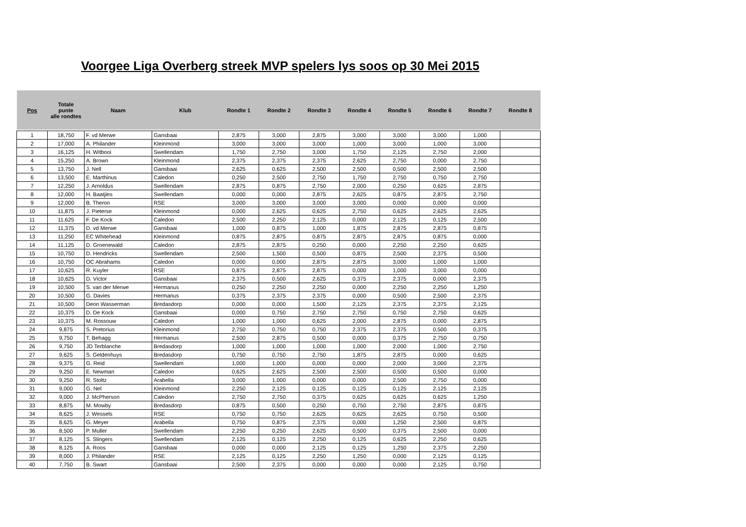Voorgee Liga Overberg streek MVP spelers lys soos op 30 Mei 2015
| Pos | Totale punte alle rondtes | Naam | Klub | Rondte 1 | Rondte 2 | Rondte 3 | Rondte 4 | Rondte 5 | Rondte 6 | Rondte 7 | Rondte 8 |
| --- | --- | --- | --- | --- | --- | --- | --- | --- | --- | --- | --- |
| 1 | 18,750 | F. vd Merwe | Gansbaai | 2,875 | 3,000 | 2,875 | 3,000 | 3,000 | 3,000 | 1,000 | |
| 2 | 17,000 | A. Philander | Kleinmond | 3,000 | 3,000 | 3,000 | 1,000 | 3,000 | 1,000 | 3,000 | |
| 3 | 16,125 | H. Witbooi | Swellendam | 1,750 | 2,750 | 3,000 | 1,750 | 2,125 | 2,750 | 2,000 | |
| 4 | 15,250 | A. Brown | Kleinmond | 2,375 | 2,375 | 2,375 | 2,625 | 2,750 | 0,000 | 2,750 | |
| 5 | 13,750 | J. Nell | Gansbaai | 2,625 | 0,625 | 2,500 | 2,500 | 0,500 | 2,500 | 2,500 | |
| 6 | 13,500 | E. Marthinus | Caledon | 0,250 | 2,500 | 2,750 | 1,750 | 2,750 | 0,750 | 2,750 | |
| 7 | 12,250 | J. Arnoldus | Swellendam | 2,875 | 0,875 | 2,750 | 2,000 | 0,250 | 0,625 | 2,875 | |
| 8 | 12,000 | H. Baatjies | Swellendam | 0,000 | 0,000 | 2,875 | 2,625 | 0,875 | 2,875 | 2,750 | |
| 9 | 12,000 | B. Theron | RSE | 3,000 | 3,000 | 3,000 | 3,000 | 0,000 | 0,000 | 0,000 | |
| 10 | 11,875 | J. Pieterse | Kleinmond | 0,000 | 2,625 | 0,625 | 2,750 | 0,625 | 2,625 | 2,625 | |
| 11 | 11,625 | F. De Kock | Caledon | 2,500 | 2,250 | 2,125 | 0,000 | 2,125 | 0,125 | 2,500 | |
| 12 | 11,375 | D. vd Merwe | Gansbaai | 1,000 | 0,875 | 1,000 | 1,875 | 2,875 | 2,875 | 0,875 | |
| 13 | 11,250 | EC Whitehead | Kleinmond | 0,875 | 2,875 | 0,875 | 2,875 | 2,875 | 0,875 | 0,000 | |
| 14 | 11,125 | D. Groenewald | Caledon | 2,875 | 2,875 | 0,250 | 0,000 | 2,250 | 2,250 | 0,625 | |
| 15 | 10,750 | D. Hendricks | Swellendam | 2,500 | 1,500 | 0,500 | 0,875 | 2,500 | 2,375 | 0,500 | |
| 16 | 10,750 | OC Abrahams | Caledon | 0,000 | 0,000 | 2,875 | 2,875 | 3,000 | 1,000 | 1,000 | |
| 17 | 10,625 | R. Kuyler | RSE | 0,875 | 2,875 | 2,875 | 0,000 | 1,000 | 3,000 | 0,000 | |
| 18 | 10,625 | D. Victor | Gansbaai | 2,375 | 0,500 | 2,625 | 0,375 | 2,375 | 0,000 | 2,375 | |
| 19 | 10,500 | S. van der Merwe | Hermanus | 0,250 | 2,250 | 2,250 | 0,000 | 2,250 | 2,250 | 1,250 | |
| 20 | 10,500 | G. Davies | Hermanus | 0,375 | 2,375 | 2,375 | 0,000 | 0,500 | 2,500 | 2,375 | |
| 21 | 10,500 | Deon Wasserman | Bredasdorp | 0,000 | 0,000 | 1,500 | 2,125 | 2,375 | 2,375 | 2,125 | |
| 22 | 10,375 | D. De Kock | Gansbaai | 0,000 | 0,750 | 2,750 | 2,750 | 0,750 | 2,750 | 0,625 | |
| 23 | 10,375 | M. Rossouw | Caledon | 1,000 | 1,000 | 0,625 | 2,000 | 2,875 | 0,000 | 2,875 | |
| 24 | 9,875 | S. Pretorius | Kleinmond | 2,750 | 0,750 | 0,750 | 2,375 | 2,375 | 0,500 | 0,375 | |
| 25 | 9,750 | T. Behagg | Hermanus | 2,500 | 2,875 | 0,500 | 0,000 | 0,375 | 2,750 | 0,750 | |
| 26 | 9,750 | JD Terblanche | Bredasdorp | 1,000 | 1,000 | 1,000 | 1,000 | 2,000 | 1,000 | 2,750 | |
| 27 | 9,625 | S. Geldenhuys | Bredasdorp | 0,750 | 0,750 | 2,750 | 1,875 | 2,875 | 0,000 | 0,625 | |
| 28 | 9,375 | G. Reid | Swellendam | 1,000 | 1,000 | 0,000 | 0,000 | 2,000 | 3,000 | 2,375 | |
| 29 | 9,250 | E. Newman | Caledon | 0,625 | 2,625 | 2,500 | 2,500 | 0,500 | 0,500 | 0,000 | |
| 30 | 9,250 | R. Stoltz | Arabella | 3,000 | 1,000 | 0,000 | 0,000 | 2,500 | 2,750 | 0,000 | |
| 31 | 9,000 | G. Nel | Kleinmond | 2,250 | 2,125 | 0,125 | 0,125 | 0,125 | 2,125 | 2,125 | |
| 32 | 9,000 | J. McPherson | Caledon | 2,750 | 2,750 | 0,375 | 0,625 | 0,625 | 0,625 | 1,250 | |
| 33 | 8,875 | M. Mowby | Bredasdorp | 0,875 | 0,500 | 0,250 | 0,750 | 2,750 | 2,875 | 0,875 | |
| 34 | 8,625 | J. Wessels | RSE | 0,750 | 0,750 | 2,625 | 0,625 | 2,625 | 0,750 | 0,500 | |
| 35 | 8,625 | G. Meyer | Arabella | 0,750 | 0,875 | 2,375 | 0,000 | 1,250 | 2,500 | 0,875 | |
| 36 | 8,500 | P. Muller | Swellendam | 2,250 | 0,250 | 2,625 | 0,500 | 0,375 | 2,500 | 0,000 | |
| 37 | 8,125 | S. Slingers | Swellendam | 2,125 | 0,125 | 2,250 | 0,125 | 0,625 | 2,250 | 0,625 | |
| 38 | 8,125 | A. Roos | Gansbaai | 0,000 | 0,000 | 2,125 | 0,125 | 1,250 | 2,375 | 2,250 | |
| 39 | 8,000 | J. Philander | RSE | 2,125 | 0,125 | 2,250 | 1,250 | 0,000 | 2,125 | 0,125 | |
| 40 | 7,750 | B. Swart | Gansbaai | 2,500 | 2,375 | 0,000 | 0,000 | 0,000 | 2,125 | 0,750 | |